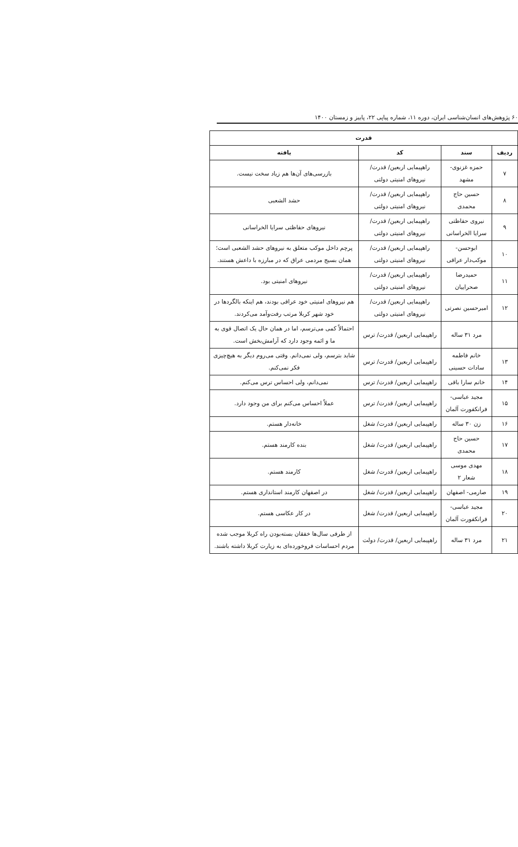۶۰ پژوهش‌های انسان‌شناسی ایران، دوره ۱۱، شماره پیاپی ۲۲، پاییز و زمستان ۱۴۰۰
| قدرت | | | |
| --- | --- | --- | --- |
| ردیف | سند | کد | یافته |
| ۷ | حمزه غزنوی- مشهد | راهپیمایی اربعین/ قدرت/ نیروهای امنیتی دولتی | بازرسی‌های آن‌ها هم زیاد سخت نیست. |
| ۸ | حسین حاج محمدی | راهپیمایی اربعین/ قدرت/ نیروهای امنیتی دولتی | حشد الشعبی |
| ۹ | نیروی حفاظتی سرایا الخراسانی | راهپیمایی اربعین/ قدرت/ نیروهای امنیتی دولتی | نیروهای حفاظتی سرایا الخراسانی |
| ۱۰ | ابوحسن- موکب‌دار عراقی | راهپیمایی اربعین/ قدرت/ نیروهای امنیتی دولتی | پرچم داخل موکب متعلق به نیروهای حشد الشعبی است؛ همان بسیج مردمی عراق که در مبارزه با داعش هستند. |
| ۱۱ | حمیدرضا صحراییان | راهپیمایی اربعین/ قدرت/ نیروهای امنیتی دولتی | نیروهای امنیتی بود. |
| ۱۲ | امیرحسین نصرتی | راهپیمایی اربعین/ قدرت/ نیروهای امنیتی دولتی | هم نیروهای امنیتی خود عراقی بودند، هم اینکه بالگردها در خود شهر کربلا مرتب رفت‌وآمد می‌کردند. |
| | مرد ۳۱ ساله | راهپیمایی اربعین/ قدرت/ ترس | احتمالاً کمی می‌ترسم، اما در همان حال یک اتصال قوی به ما و ائمه وجود دارد که آرامش‌بخش است. |
| ۱۳ | خانم فاطمه سادات حسینی | راهپیمایی اربعین/ قدرت/ ترس | شاید بترسم، ولی نمی‌دانم. وقتی می‌روم دیگر به هیچ‌چیزی فکر نمی‌کنم. |
| ۱۴ | خانم سارا باقی | راهپیمایی اربعین/ قدرت/ ترس | نمی‌دانم، ولی احساس ترس می‌کنم. |
| ۱۵ | مجید عباسی- فرانکفورت آلمان | راهپیمایی اربعین/ قدرت/ ترس | عملاً احساس می‌کنم برای من وجود دارد. |
| ۱۶ | زن ۳۰ ساله | راهپیمایی اربعین/ قدرت/ شغل | خانه‌دار هستم. |
| ۱۷ | حسین حاج محمدی | راهپیمایی اربعین/ قدرت/ شغل | بنده کارمند هستم. |
| ۱۸ | مهدی موسی شعار ۲ | راهپیمایی اربعین/ قدرت/ شغل | کارمند هستم. |
| ۱۹ | صارمی- اصفهان | راهپیمایی اربعین/ قدرت/ شغل | در اصفهان کارمند استانداری هستم. |
| ۲۰ | مجید عباسی- فرانکفورت آلمان | راهپیمایی اربعین/ قدرت/ شغل | در کار عکاسی هستم. |
| ۲۱ | مرد ۳۱ ساله | راهپیمایی اربعین/ قدرت/ دولت | از طرفی سال‌ها خفقان بسته‌بودن راه کربلا موجب شده مردم احساسات فروخورده‌ای به زیارت کربلا داشته باشند. |